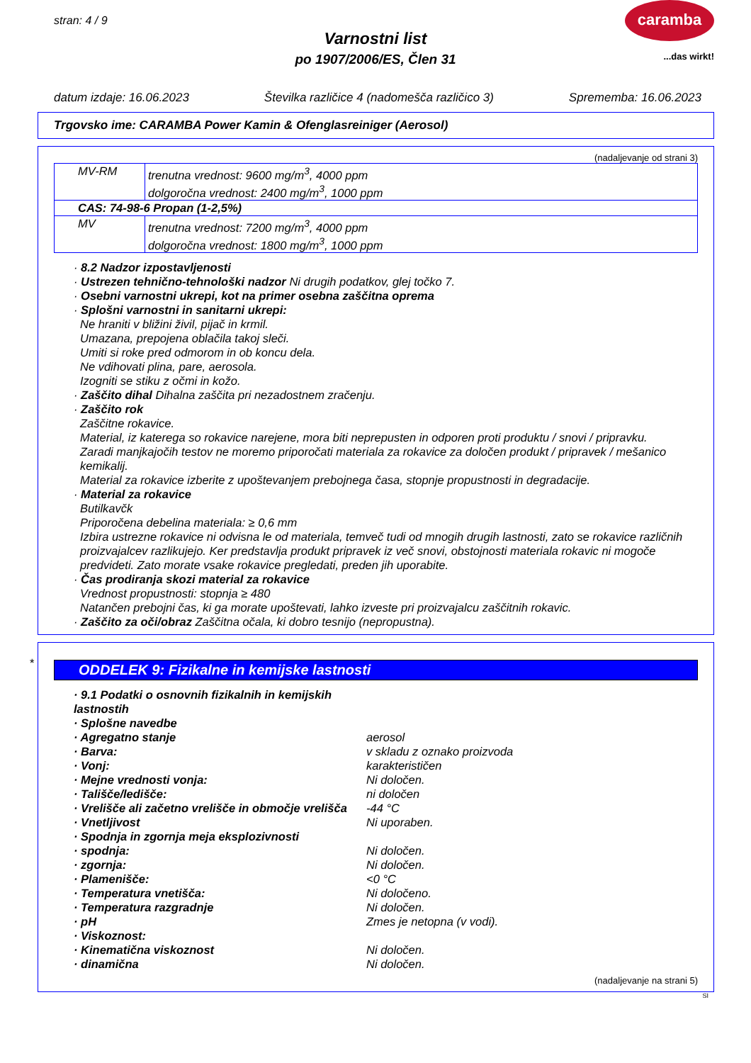stran: 4 / 9
caramba
...das wirkt!
Varnostni list
po 1907/2006/ES, Člen 31
datum izdaje: 16.06.2023 Številka različice 4 (nadomešča različico 3) Sprememba: 16.06.2023
Trgovsko ime: CARAMBA Power Kamin & Ofenglasreiniger (Aerosol)
(nadaljevanje od strani 3)
| MV-RM | trenutna vrednost: 9600 mg/m<sup>3</sup>, 4000 ppm dolgoročna vrednost: 2400 mg/m<sup>3</sup>, 1000 ppm |
| CAS: 74-98-6 Propan (1-2,5%) | |
| MV | trenutna vrednost: 7200 mg/m<sup>3</sup>, 4000 ppm dolgoročna vrednost: 1800 mg/m<sup>3</sup>, 1000 ppm |
· 8.2 Nadzor izpostavljenosti
· Ustrezen tehnično-tehnološki nadzor Ni drugih podatkov, glej točko 7.
· Osebni varnostni ukrepi, kot na primer osebna zaščitna oprema
· Splošni varnostni in sanitarni ukrepi:
Ne hraniti v bližini živil, pijač in krmil.
Umazana, prepojena oblačila takoj sleči.
Umiti si roke pred odmorom in ob koncu dela.
Ne vdihovati plina, pare, aerosola.
Izogniti se stiku z očmi in kožo.
· Zaščito dihal Dihalna zaščita pri nezadostnem zračenju.
· Zaščito rok
Zaščitne rokavice.
Material, iz katerega so rokavice narejene, mora biti neprepusten in odporen proti produktu / snovi / pripravku.
Zaradi manjkajočih testov ne moremo priporočati materiala za rokavice za določen produkt / pripravek / mešanico kemikalij.
Material za rokavice izberite z upoštevanjem prebojnega časa, stopnje propustnosti in degradacije.
· Material za rokavice
Butilkavčk
Priporočena debelina materiala: ≥ 0,6 mm
Izbira ustrezne rokavice ni odvisna le od materiala, temveč tudi od mnogih drugih lastnosti, zato se rokavice različnih proizvajalcev razlikujejo. Ker predstavlja produkt pripravek iz več snovi, obstojnosti materiala rokavic ni mogoče predvideti. Zato morate vsake rokavice pregledati, preden jih uporabite.
· Čas prodiranja skozi material za rokavice
Vrednost propustnosti: stopnja ≥ 480
Natančen prebojni čas, ki ga morate upoštevati, lahko izveste pri proizvajalcu zaščitnih rokavic.
· Zaščito za oči/obraz Zaščitna očala, ki dobro tesnijo (nepropustna).
*
ODDELEK 9: Fizikalne in kemijske lastnosti
· 9.1 Podatki o osnovnih fizikalnih in kemijskih lastnostih · Splošne navedbe · Agregatno stanje aerosol · Barva: v skladu z oznako proizvoda · Vonj: karakterističen · Mejne vrednosti vonja: Ni določen. · Tališče/ledišče: ni določen · Vrelišče ali začetno vrelišče in območje vrelišča -44 °C · Vnetljivost Ni uporaben. · Spodnja in zgornja meja eksplozivnosti · spodnja: Ni določen. · zgornja: Ni določen. · Plamenišče: <0 °C · Temperatura vnetišča: Ni določeno. · Temperatura razgradnje Ni določen. · pH Zmes je netopna (v vodi). · Viskoznost: · Kinematična viskoznost Ni določen. · dinamična Ni določen.
(nadaljevanje na strani 5)
SI